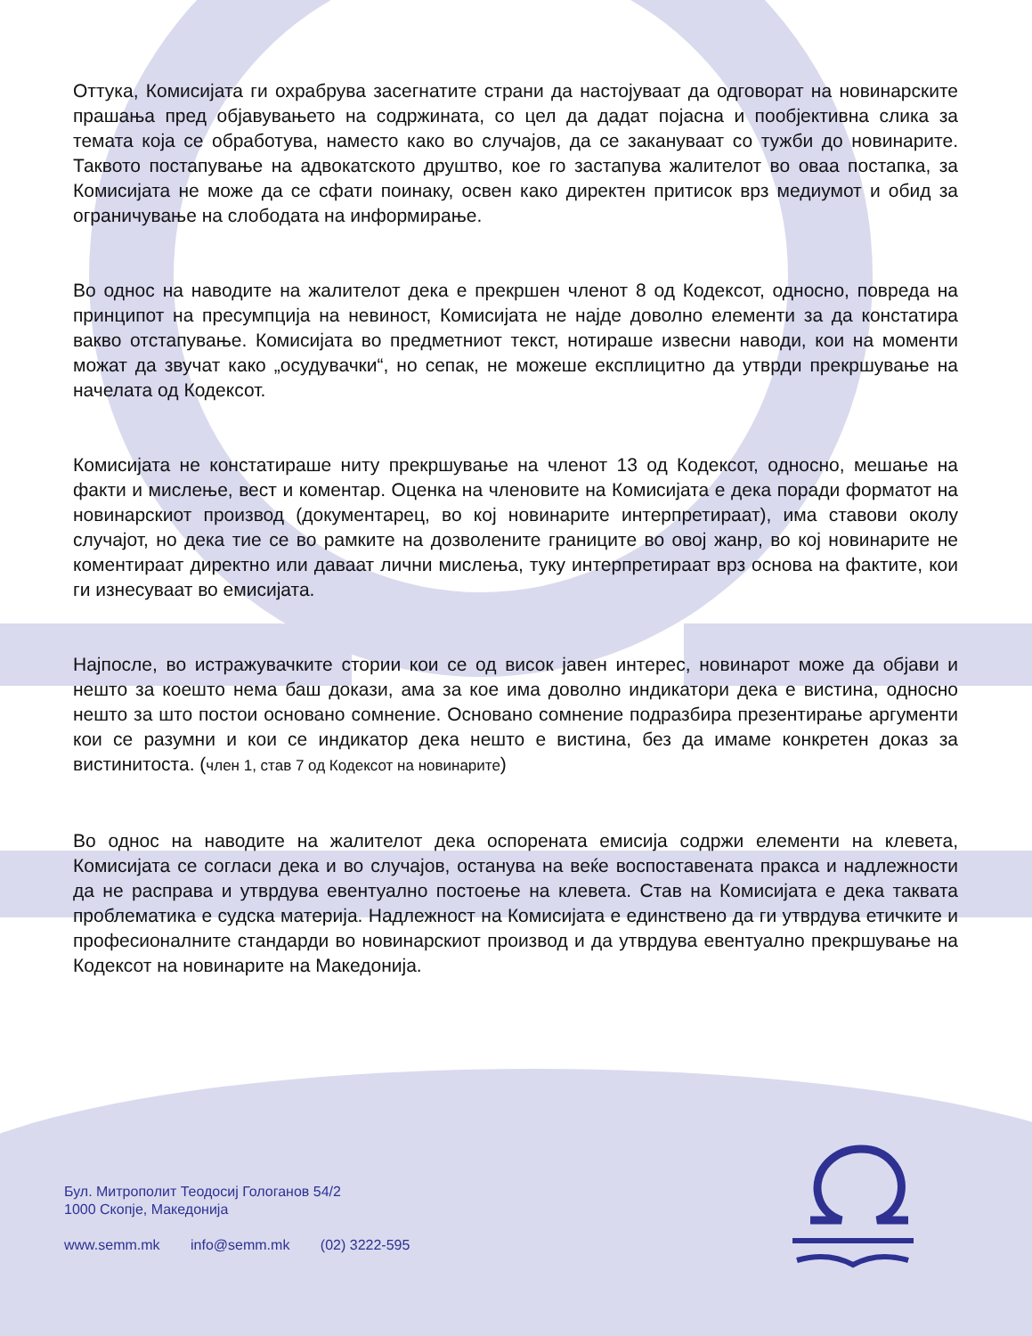Оттука, Комисијата ги охрабрува засегнатите страни да настојуваат да одговорат на новинарските прашања пред објавувањето на содржината, со цел да дадат појасна и пообјективна слика за темата која се обработува, наместо како во случајов, да се заканува­ат со тужби до новинарите. Таквото постапување на адвокатското друштво, кое го застапува жалителот во оваа постапка, за Комисијата не може да се сфати поинаку, освен како директен притисок врз медиумот и обид за ограничување на слободата на информирање.
Во однос на наводите на жалителот дека е прекршен членот 8 од Кодексот, односно, повреда на принципот на пресумпција на невиност, Комисијата не најде доволно елементи за да констатира вакво отстапување. Комисијата во предметниот текст, нотираше извесни наводи, кои на моменти можат да звучат како „осудувачки“, но сепак, не можеше експлицитно да утврди прекршување на начелата од Кодексот.
Комисијата не констатираше ниту прекршување на членот 13 од Кодексот, односно, мешање на факти и мислење, вест и коментар. Оценка на членовите на Комисијата е дека поради форматот на новинарскиот производ (документарец, во кој новинарите интерпретираат), има ставови околу случајот, но дека тие се во рамките на дозволените границите во овој жанр, во кој новинарите не коментираат директно или даваат лични мислења, туку интерпретираат врз основа на фактите, кои ги изнесуваат во емисијата.
Најпосле, во истражувачките стории кои се од висок јавен интерес, новинарот може да објави и нешто за коешто нема баш докази, ама за кое има доволно индикатори дека е вистина, односно нешто за што постои основано сомнение. Основано сомнение подразбира презентирање аргументи кои се разумни и кои се индикатор дека нешто е вистина, без да имаме конкретен доказ за вистинитоста. (член 1, став 7 од Кодексот на новинарите)
Во однос на наводите на жалителот дека оспорената емисија содржи елементи на клевета, Комисијата се согласи дека и во случајов, останува на веќе воспоставената пракса и надлежности да не расправа и утврдува евентуално постоење на клевета. Став на Комисијата е дека таквата проблематика е судска материја. Надлежност на Комисијата е единствено да ги утврдува етичките и професионалните стандарди во новинарскиот производ и да утврдува евентуално прекршување на Кодексот на новинарите на Македонија.
Бул. Митрополит Теодосиј Гологанов 54/2
1000 Скопје, Македонија
www.semm.mk info@semm.mk (02) 3222-595